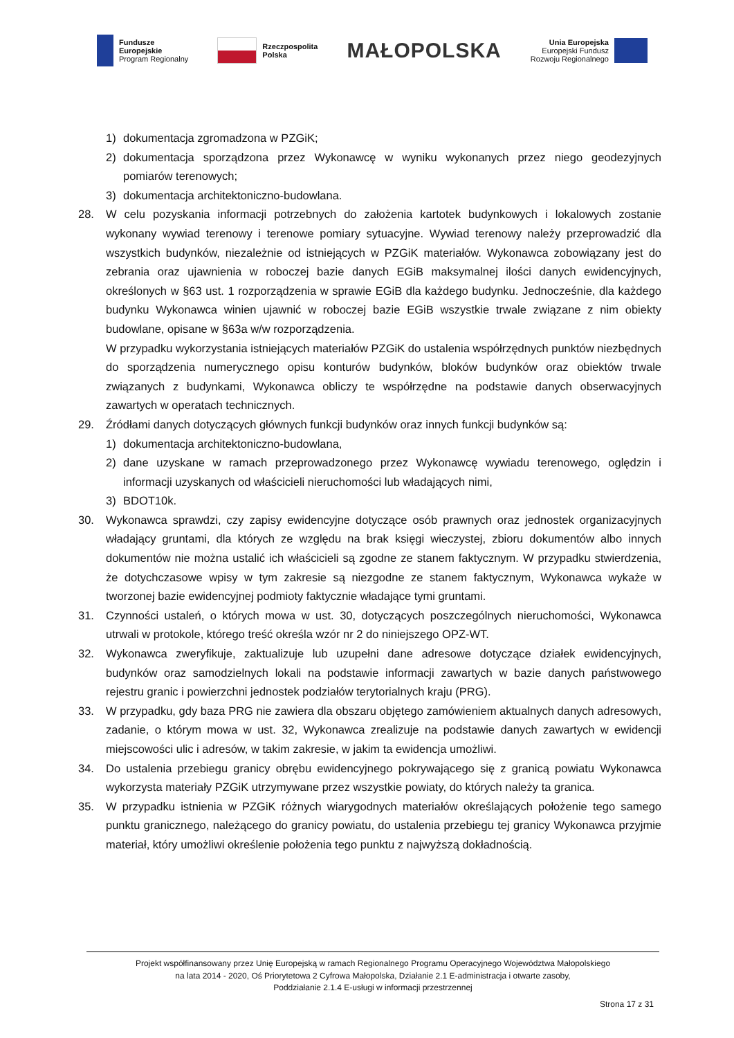Fundusze
Europejskie
Program Regionalny
Rzeczpospolita
Polska
MAŁOPOLSKA
Unia Europejska
Europejski Fundusz
Rozwoju Regionalnego
1) dokumentacja zgromadzona w PZGiK;
2) dokumentacja sporządzona przez Wykonawcę w wyniku wykonanych przez niego geodezyjnych pomiarów terenowych;
3) dokumentacja architektoniczno-budowlana.
28. W celu pozyskania informacji potrzebnych do założenia kartotek budynkowych i lokalowych zostanie wykonany wywiad terenowy i terenowe pomiary sytuacyjne. Wywiad terenowy należy przeprowadzić dla wszystkich budynków, niezależnie od istniejących w PZGiK materiałów. Wykonawca zobowiązany jest do zebrania oraz ujawnienia w roboczej bazie danych EGiB maksymalnej ilości danych ewidencyjnych, określonych w §63 ust. 1 rozporządzenia w sprawie EGiB dla każdego budynku. Jednocześnie, dla każdego budynku Wykonawca winien ujawnić w roboczej bazie EGiB wszystkie trwale związane z nim obiekty budowlane, opisane w §63a w/w rozporządzenia.
W przypadku wykorzystania istniejących materiałów PZGiK do ustalenia współrzędnych punktów niezbędnych do sporządzenia numerycznego opisu konturów budynków, bloków budynków oraz obiektów trwale związanych z budynkami, Wykonawca obliczy te współrzędne na podstawie danych obserwacyjnych zawartych w operatach technicznych.
29. Źródłami danych dotyczących głównych funkcji budynków oraz innych funkcji budynków są:
1) dokumentacja architektoniczno-budowlana,
2) dane uzyskane w ramach przeprowadzonego przez Wykonawcę wywiadu terenowego, oględzin i informacji uzyskanych od właścicieli nieruchomości lub władających nimi,
3) BDOT10k.
30. Wykonawca sprawdzi, czy zapisy ewidencyjne dotyczące osób prawnych oraz jednostek organizacyjnych władający gruntami, dla których ze względu na brak księgi wieczystej, zbioru dokumentów albo innych dokumentów nie można ustalić ich właścicieli są zgodne ze stanem faktycznym. W przypadku stwierdzenia, że dotychczasowe wpisy w tym zakresie są niezgodne ze stanem faktycznym, Wykonawca wykaże w tworzonej bazie ewidencyjnej podmioty faktycznie władające tymi gruntami.
31. Czynności ustaleń, o których mowa w ust. 30, dotyczących poszczególnych nieruchomości, Wykonawca utrwali w protokole, którego treść określa wzór nr 2 do niniejszego OPZ-WT.
32. Wykonawca zweryfikuje, zaktualizuje lub uzupełni dane adresowe dotyczące działek ewidencyjnych, budynków oraz samodzielnych lokali na podstawie informacji zawartych w bazie danych państwowego rejestru granic i powierzchni jednostek podziałów terytorialnych kraju (PRG).
33. W przypadku, gdy baza PRG nie zawiera dla obszaru objętego zamówieniem aktualnych danych adresowych, zadanie, o którym mowa w ust. 32, Wykonawca zrealizuje na podstawie danych zawartych w ewidencji miejscowości ulic i adresów, w takim zakresie, w jakim ta ewidencja umożliwi.
34. Do ustalenia przebiegu granicy obrębu ewidencyjnego pokrywającego się z granicą powiatu Wykonawca wykorzysta materiały PZGiK utrzymywane przez wszystkie powiaty, do których należy ta granica.
35. W przypadku istnienia w PZGiK różnych wiarygodnych materiałów określających położenie tego samego punktu granicznego, należącego do granicy powiatu, do ustalenia przebiegu tej granicy Wykonawca przyjmie materiał, który umożliwi określenie położenia tego punktu z najwyższą dokładnością.
Projekt współfinansowany przez Unię Europejską w ramach Regionalnego Programu Operacyjnego Województwa Małopolskiego
na lata 2014 - 2020, Oś Priorytetowa 2 Cyfrowa Małopolska, Działanie 2.1 E-administracja i otwarte zasoby,
Poddziałanie 2.1.4 E-usługi w informacji przestrzennej
Strona 17 z 31